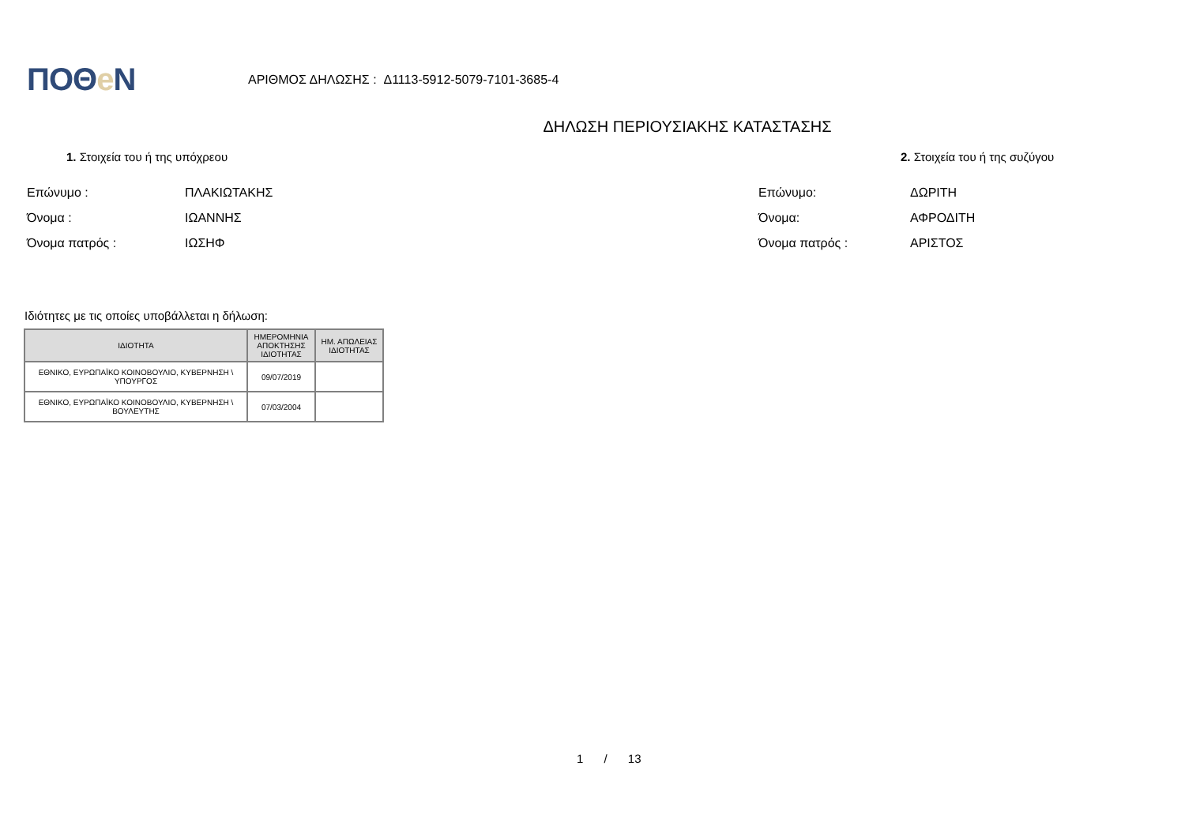ΠΟΘe Ν
ΑΡΙΘΜΟΣ ΔΗΛΩΣΗΣ : Δ1113-5912-5079-7101-3685-4
ΔΗΛΩΣΗ ΠΕΡΙΟΥΣΙΑΚΗΣ ΚΑΤΑΣΤΑΣΗΣ
1. Στοιχεία του ή της υπόχρεου
Επώνυμο : ΠΛΑΚΙΩΤΑΚΗΣ
Όνομα : ΙΩΑΝΝΗΣ
Όνομα πατρός : ΙΩΣΗΦ
2. Στοιχεία του ή της συζύγου
Επώνυμο: ΔΩΡΙΤΗ
Όνομα: ΑΦΡΟΔΙΤΗ
Όνομα πατρός : ΑΡΙΣΤΟΣ
Ιδιότητες με τις οποίες υποβάλλεται η δήλωση:
| ΙΔΙΟΤΗΤΑ | ΗΜΕΡΟΜΗΝΙΑ ΑΠΟΚΤΗΣΗΣ ΙΔΙΟΤΗΤΑΣ | ΗΜ. ΑΠΩΛΕΙΑΣ ΙΔΙΟΤΗΤΑΣ |
| --- | --- | --- |
| ΕΘΝΙΚΟ, ΕΥΡΩΠΑΪΚΟ ΚΟΙΝΟΒΟΥΛΙΟ, ΚΥΒΕΡΝΗΣΗ \ ΥΠΟΥΡΓΟΣ | 09/07/2019 | |
| ΕΘΝΙΚΟ, ΕΥΡΩΠΑΪΚΟ ΚΟΙΝΟΒΟΥΛΙΟ, ΚΥΒΕΡΝΗΣΗ \ ΒΟΥΛΕΥΤΗΣ | 07/03/2004 | |
1 / 13